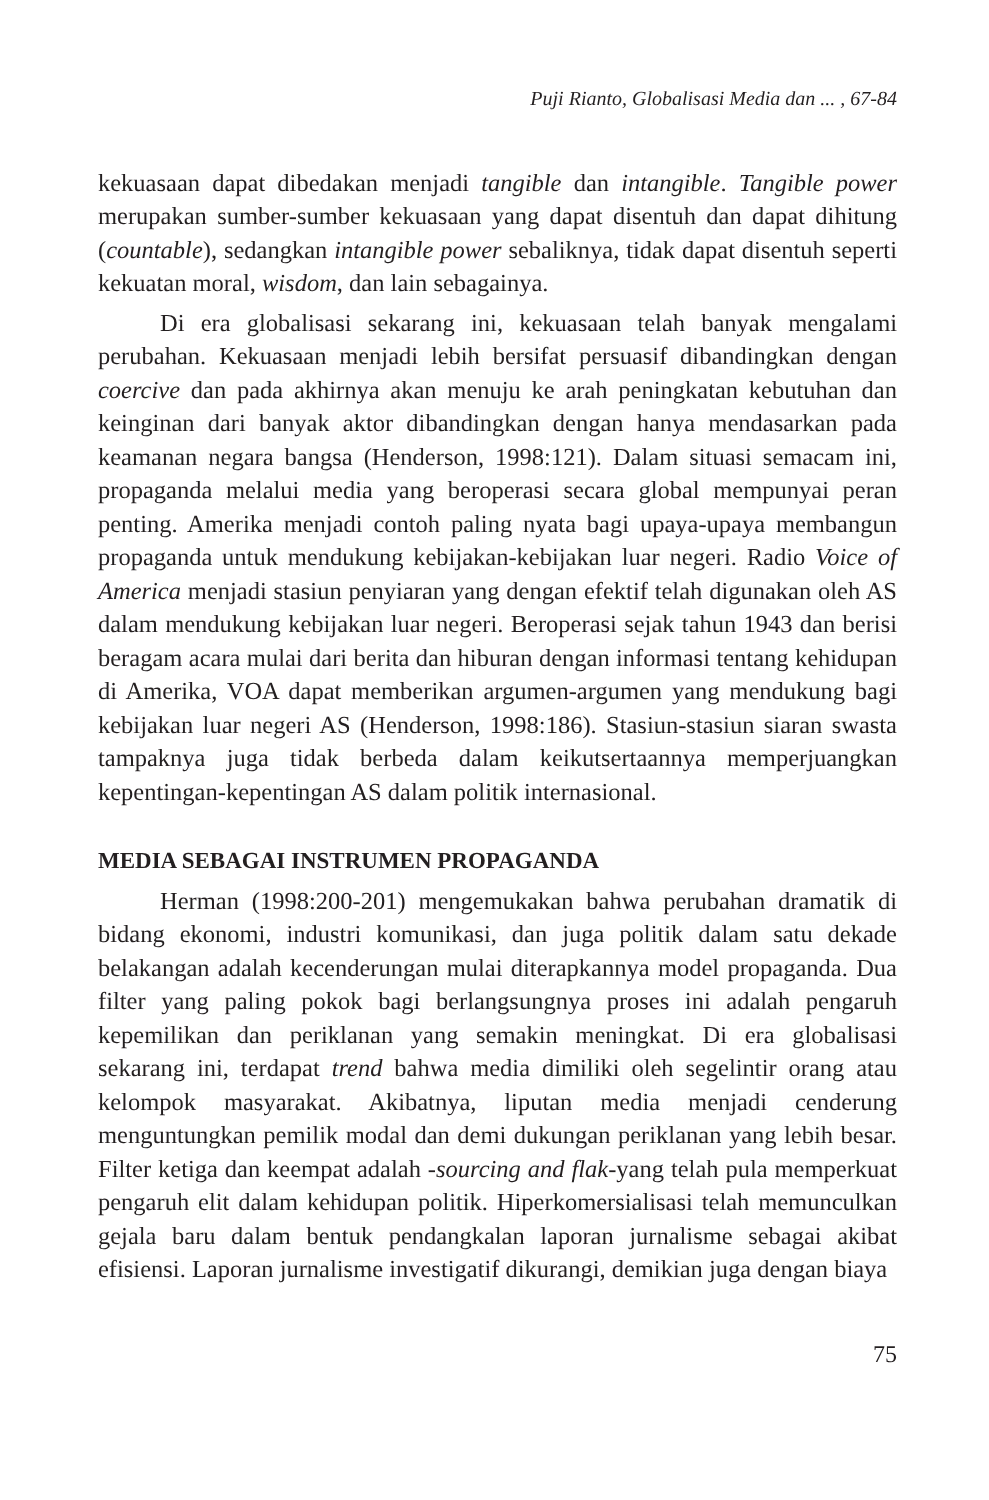Puji Rianto, Globalisasi Media dan ... , 67-84
kekuasaan dapat dibedakan menjadi tangible dan intangible. Tangible power merupakan sumber-sumber kekuasaan yang dapat disentuh dan dapat dihitung (countable), sedangkan intangible power sebaliknya, tidak dapat disentuh seperti kekuatan moral, wisdom, dan lain sebagainya.
Di era globalisasi sekarang ini, kekuasaan telah banyak mengalami perubahan. Kekuasaan menjadi lebih bersifat persuasif dibandingkan dengan coercive dan pada akhirnya akan menuju ke arah peningkatan kebutuhan dan keinginan dari banyak aktor dibandingkan dengan hanya mendasarkan pada keamanan negara bangsa (Henderson, 1998:121). Dalam situasi semacam ini, propaganda melalui media yang beroperasi secara global mempunyai peran penting. Amerika menjadi contoh paling nyata bagi upaya-upaya membangun propaganda untuk mendukung kebijakan-kebijakan luar negeri. Radio Voice of America menjadi stasiun penyiaran yang dengan efektif telah digunakan oleh AS dalam mendukung kebijakan luar negeri. Beroperasi sejak tahun 1943 dan berisi beragam acara mulai dari berita dan hiburan dengan informasi tentang kehidupan di Amerika, VOA dapat memberikan argumen-argumen yang mendukung bagi kebijakan luar negeri AS (Henderson, 1998:186). Stasiun-stasiun siaran swasta tampaknya juga tidak berbeda dalam keikutsertaannya memperjuangkan kepentingan-kepentingan AS dalam politik internasional.
MEDIA SEBAGAI INSTRUMEN PROPAGANDA
Herman (1998:200-201) mengemukakan bahwa perubahan dramatik di bidang ekonomi, industri komunikasi, dan juga politik dalam satu dekade belakangan adalah kecenderungan mulai diterapkannya model propaganda. Dua filter yang paling pokok bagi berlangsungnya proses ini adalah pengaruh kepemilikan dan periklanan yang semakin meningkat. Di era globalisasi sekarang ini, terdapat trend bahwa media dimiliki oleh segelintir orang atau kelompok masyarakat. Akibatnya, liputan media menjadi cenderung menguntungkan pemilik modal dan demi dukungan periklanan yang lebih besar. Filter ketiga dan keempat adalah -sourcing and flak-yang telah pula memperkuat pengaruh elit dalam kehidupan politik. Hiperkomersialisasi telah memunculkan gejala baru dalam bentuk pendangkalan laporan jurnalisme sebagai akibat efisiensi. Laporan jurnalisme investigatif dikurangi, demikian juga dengan biaya
75